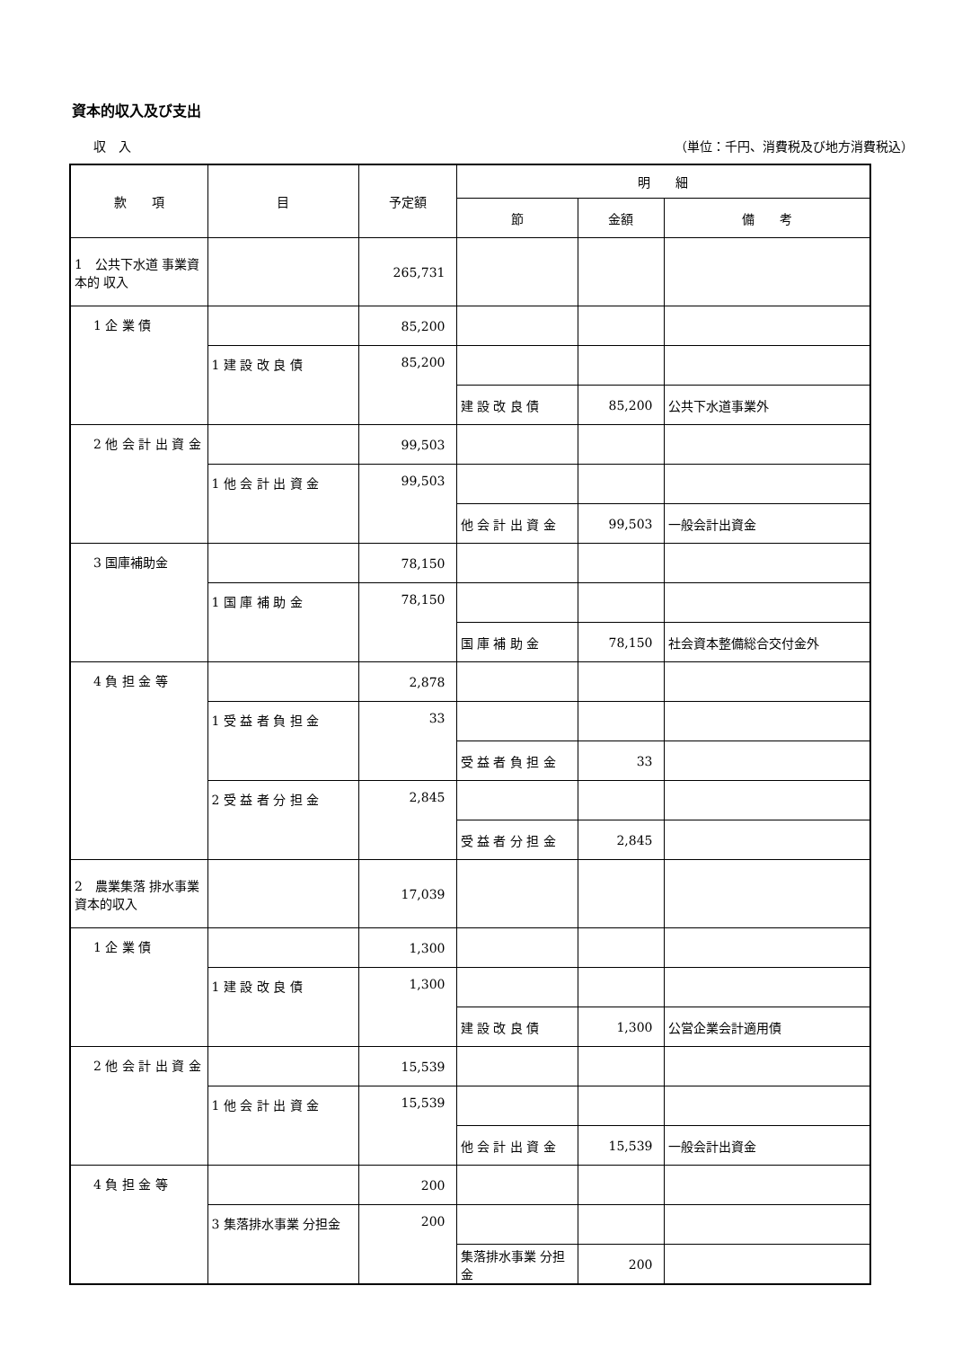資本的収入及び支出
収　入 （単位：千円、消費税及び地方消費税込）
| 款 項 | 目 | 予定額 | 明 細 | | |
| --- | --- | --- | --- | --- | --- |
| | | | 節 | 金額 | 備 考 |
| 1 公共下水道 事業資本的 収入 | | 265,731 | | | |
| 1 企 業 債 | | 85,200 | | | |
| | 1 建 設 改 良 債 | 85,200 | | | |
| | | | 建 設 改 良 債 | 85,200 | 公共下水道事業外 |
| 2 他 会 計 出 資 金 | | 99,503 | | | |
| | 1 他 会 計 出 資 金 | 99,503 | | | |
| | | | 他 会 計 出 資 金 | 99,503 | 一般会計出資金 |
| 3 国庫補助金 | | 78,150 | | | |
| | 1 国 庫 補 助 金 | 78,150 | | | |
| | | | 国 庫 補 助 金 | 78,150 | 社会資本整備総合交付金外 |
| 4 負 担 金 等 | | 2,878 | | | |
| | 1 受 益 者 負 担 金 | 33 | | | |
| | | | 受 益 者 負 担 金 | 33 | |
| | 2 受 益 者 分 担 金 | 2,845 | | | |
| | | | 受 益 者 分 担 金 | 2,845 | |
| 2 農業集落 排水事業 資本的収入 | | 17,039 | | | |
| 1 企 業 債 | | 1,300 | | | |
| | 1 建 設 改 良 債 | 1,300 | | | |
| | | | 建 設 改 良 債 | 1,300 | 公営企業会計適用債 |
| 2 他 会 計 出 資 金 | | 15,539 | | | |
| | 1 他 会 計 出 資 金 | 15,539 | | | |
| | | | 他 会 計 出 資 金 | 15,539 | 一般会計出資金 |
| 4 負 担 金 等 | | 200 | | | |
| | 3 集落排水事業 分担金 | 200 | | | |
| | | | 集落排水事業 分担金 | 200 | |